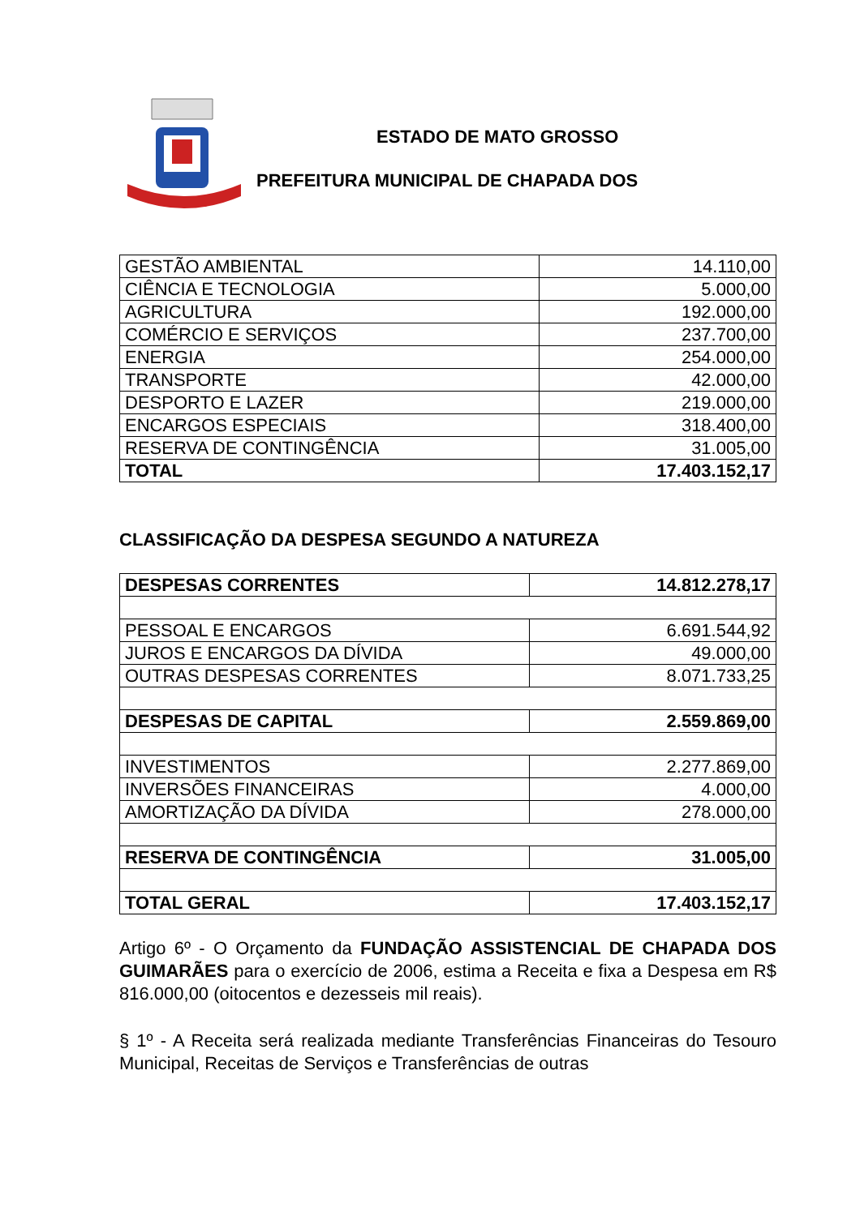ESTADO DE MATO GROSSO
PREFEITURA MUNICIPAL DE CHAPADA DOS
| GESTÃO AMBIENTAL | 14.110,00 |
| CIÊNCIA E TECNOLOGIA | 5.000,00 |
| AGRICULTURA | 192.000,00 |
| COMÉRCIO E SERVIÇOS | 237.700,00 |
| ENERGIA | 254.000,00 |
| TRANSPORTE | 42.000,00 |
| DESPORTO E LAZER | 219.000,00 |
| ENCARGOS ESPECIAIS | 318.400,00 |
| RESERVA DE CONTINGÊNCIA | 31.005,00 |
| TOTAL | 17.403.152,17 |
CLASSIFICAÇÃO DA DESPESA SEGUNDO A NATUREZA
| DESPESAS CORRENTES | 14.812.278,17 |
| PESSOAL E ENCARGOS | 6.691.544,92 |
| JUROS E ENCARGOS DA DÍVIDA | 49.000,00 |
| OUTRAS DESPESAS CORRENTES | 8.071.733,25 |
| DESPESAS DE CAPITAL | 2.559.869,00 |
| INVESTIMENTOS | 2.277.869,00 |
| INVERSÕES FINANCEIRAS | 4.000,00 |
| AMORTIZAÇÃO DA DÍVIDA | 278.000,00 |
| RESERVA DE CONTINGÊNCIA | 31.005,00 |
| TOTAL GERAL | 17.403.152,17 |
Artigo 6º - O Orçamento da FUNDAÇÃO ASSISTENCIAL DE CHAPADA DOS GUIMARÃES para o exercício de 2006, estima a Receita e fixa a Despesa em R$ 816.000,00 (oitocentos e dezesseis mil reais).
§ 1º - A Receita será realizada mediante Transferências Financeiras do Tesouro Municipal, Receitas de Serviços e Transferências de outras